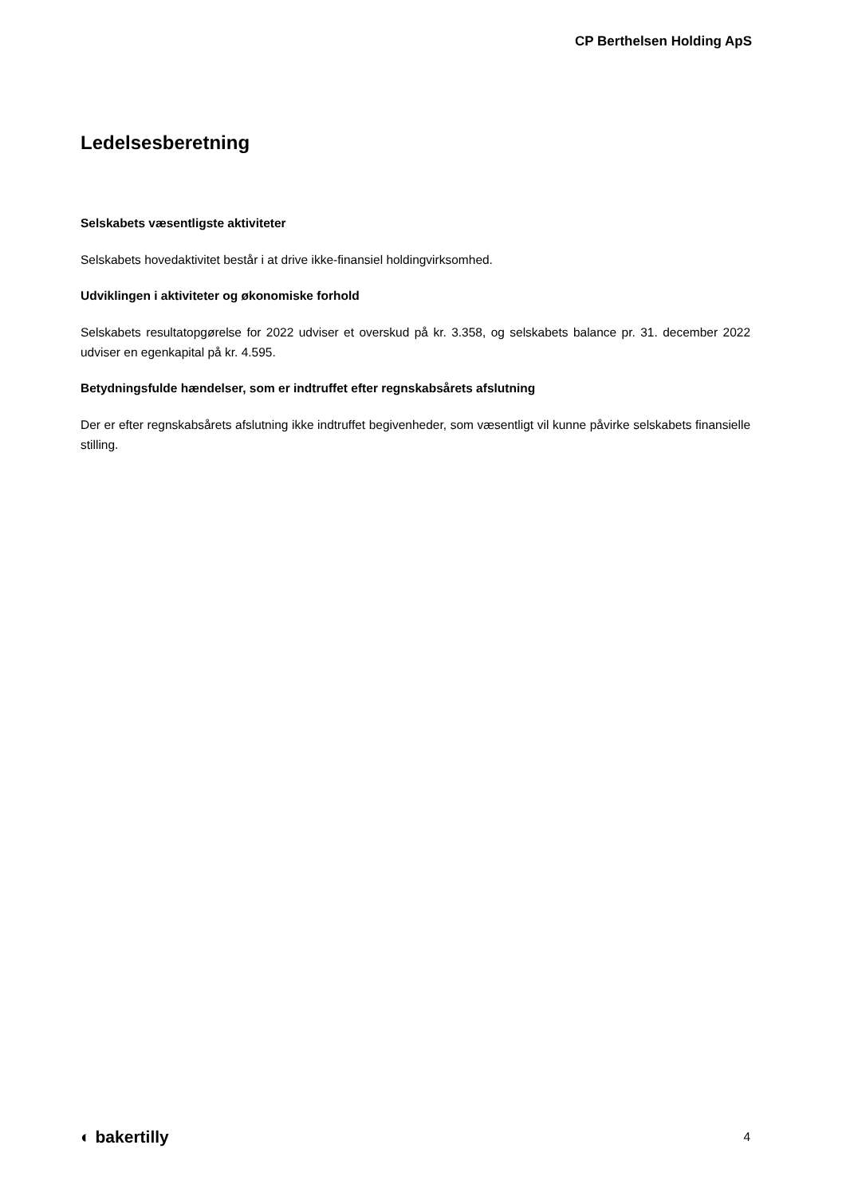CP Berthelsen Holding ApS
Ledelsesberetning
Selskabets væsentligste aktiviteter
Selskabets hovedaktivitet består i at drive ikke-finansiel holdingvirksomhed.
Udviklingen i aktiviteter og økonomiske forhold
Selskabets resultatopgørelse for 2022 udviser et overskud på kr. 3.358, og selskabets balance pr. 31. december 2022 udviser en egenkapital på kr. 4.595.
Betydningsfulde hændelser, som er indtruffet efter regnskabsårets afslutning
Der er efter regnskabsårets afslutning ikke indtruffet begivenheder, som væsentligt vil kunne påvirke selskabets finansielle stilling.
◐ bakertilly 4